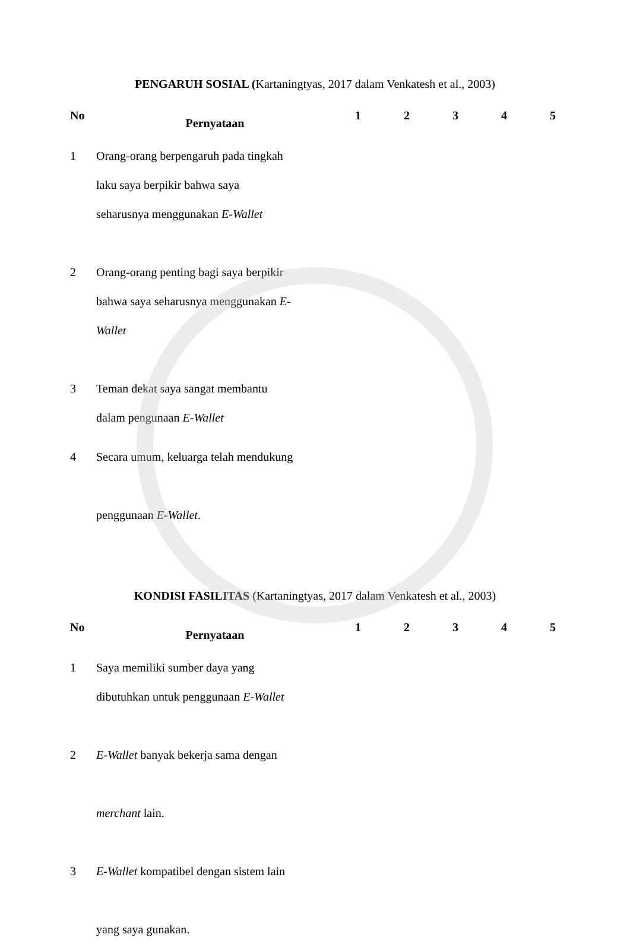PENGARUH SOSIAL (Kartaningtyas, 2017 dalam Venkatesh et al., 2003)
| No | Pernyataan | 1 | 2 | 3 | 4 | 5 |
| --- | --- | --- | --- | --- | --- | --- |
| 1 | Orang-orang berpengaruh pada tingkah laku saya berpikir bahwa saya seharusnya menggunakan E-Wallet | | | | | |
| 2 | Orang-orang penting bagi saya berpikir bahwa saya seharusnya menggunakan E- Wallet | | | | | |
| 3 | Teman dekat saya sangat membantu dalam pengunaan E-Wallet | | | | | |
| 4 | Secara umum, keluarga telah mendukung penggunaan E-Wallet . | | | | | |
KONDISI FASILITAS (Kartaningtyas, 2017 dalam Venkatesh et al., 2003)
| No | Pernyataan | 1 | 2 | 3 | 4 | 5 |
| --- | --- | --- | --- | --- | --- | --- |
| 1 | Saya memiliki sumber daya yang dibutuhkan untuk penggunaan E-Wallet | | | | | |
| 2 | E-Wallet banyak bekerja sama dengan merchant lain. | | | | | |
| 3 | E-Wallet kompatibel dengan sistem lain yang saya gunakan. | | | | | |